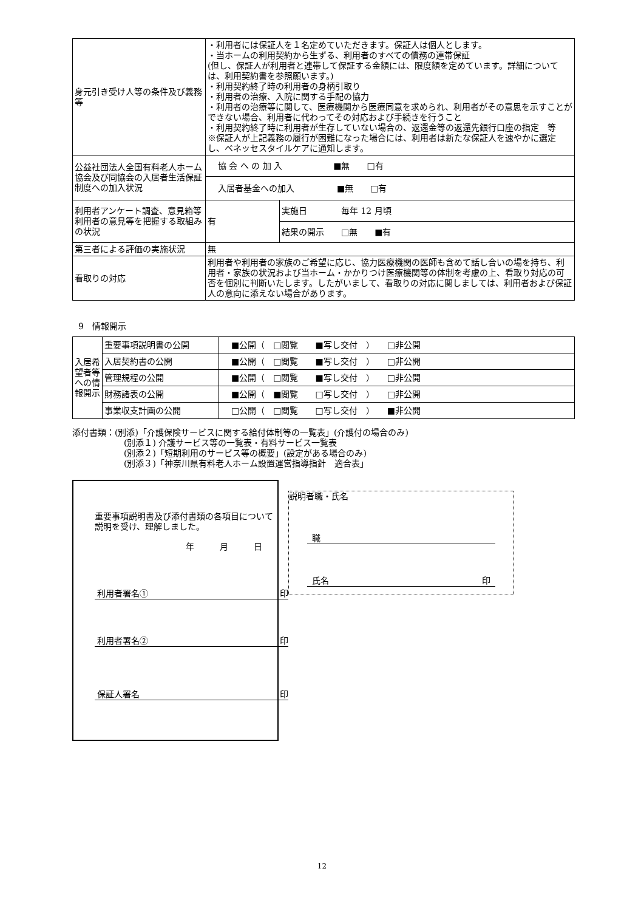| 身元引き受け人等の条件及び義務等 | ・利用者には保証人を１名定めていただきます。保証人は個人とします。 ・当ホームの利用契約から生ずる、利用者のすべての債務の連帯保証 (但し、保証人が利用者と連帯して保証する金額には、限度額を定めています。詳細については、利用契約書を参照願います。) ・利用契約終了時の利用者の身柄引取り ・利用者の治療、入院に関する手配の協力 ・利用者の治療等に関して、医療機関から医療同意を求められ、利用者がその意思を示すことができない場合、利用者に代わってその対応および手続きを行うこと ・利用契約終了時に利用者が生存していない場合の、返還金等の返還先銀行口座の指定 等 ※保証人が上記義務の履行が困難になった場合には、利用者は新たな保証人を速やかに選定し、ベネッセスタイルケアに通知します。 | |
| 公益社団法人全国有料老人ホーム協会及び同協会の入居者生活保証制度への加入状況 | 協 会 へ の 加 入 ■無 □有 | |
| | 入居者基金への加入 ■無 □有 | |
| 利用者アンケート調査、意見箱等利用者の意見等を把握する取組みの状況 | 有 | 実施日 毎年 12 月頃 |
| | | 結果の開示 □無 ■有 |
| 第三者による評価の実施状況 | 無 | |
| 看取りの対応 | 利用者や利用者の家族のご希望に応じ、協力医療機関の医師も含めて話し合いの場を持ち、利用者・家族の状況および当ホーム・かかりつけ医療機関等の体制を考慮の上、看取り対応の可否を個別に判断いたします。したがいまして、看取りの対応に関しましては、利用者および保証人の意向に添えない場合があります。 | |
9　情報開示
| 入居希望者等への情報開示 | 重要事項説明書の公開 | ■公開（ □閲覧 ■写し交付 ） □非公開 |
| | 入居契約書の公開 | ■公開（ □閲覧 ■写し交付 ） □非公開 |
| | 管理規程の公開 | ■公開（ □閲覧 ■写し交付 ） □非公開 |
| | 財務諸表の公開 | ■公開（ ■閲覧 □写し交付 ） □非公開 |
| | 事業収支計画の公開 | □公開（ □閲覧 □写し交付 ） ■非公開 |
添付書類：(別添)「介護保険サービスに関する給付体制等の一覧表」(介護付の場合のみ)
(別添１) 介護サービス等の一覧表・有料サービス一覧表
(別添２)「短期利用のサービス等の概要」(設定がある場合のみ)
(別添３)「神奈川県有料老人ホーム設置運営指導指針　適合表」
重要事項説明書及び添付書類の各項目について説明を受け、理解しました。
年　　　月　　　日
利用者署名① 印
利用者署名② 印
保証人署名 印
説明者職・氏名
職
氏名 印
12